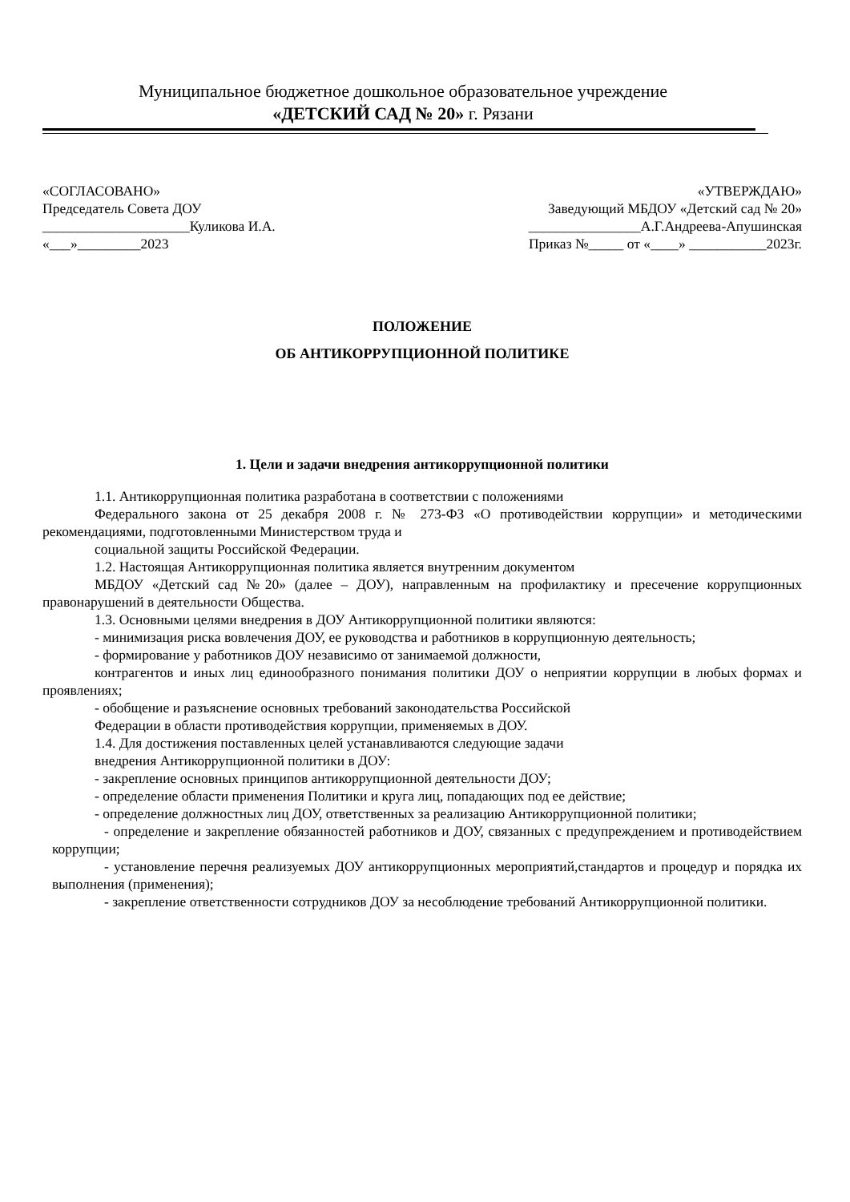Муниципальное бюджетное дошкольное образовательное учреждение
«ДЕТСКИЙ САД № 20» г. Рязани
«СОГЛАСОВАНО»
Председатель Совета ДОУ
_____________________Куликова И.А.
«___»_________2023
«УТВЕРЖДАЮ»
Заведующий МБДОУ «Детский сад № 20»
________________А.Г.Андреева-Апушинская
Приказ №_____ от «____» ___________2023г.
ПОЛОЖЕНИЕ
ОБ АНТИКОРРУПЦИОННОЙ ПОЛИТИКЕ
1. Цели и задачи внедрения антикоррупционной политики
1.1. Антикоррупционная политика разработана в соответствии с положениями
Федерального закона от 25 декабря 2008 г. № 273-ФЗ «О противодействии коррупции» и методическими рекомендациями, подготовленными Министерством труда и
социальной защиты Российской Федерации.
1.2. Настоящая Антикоррупционная политика является внутренним документом
МБДОУ «Детский сад №20» (далее – ДОУ), направленным на профилактику и пресечение коррупционных правонарушений в деятельности Общества.
1.3. Основными целями внедрения в ДОУ Антикоррупционной политики являются:
- минимизация риска вовлечения ДОУ, ее руководства и работников в коррупционную деятельность;
- формирование у работников ДОУ независимо от занимаемой должности,
контрагентов и иных лиц единообразного понимания политики ДОУ о неприятии коррупции в любых формах и проявлениях;
- обобщение и разъяснение основных требований законодательства Российской
Федерации в области противодействия коррупции, применяемых в ДОУ.
1.4. Для достижения поставленных целей устанавливаются следующие задачи
внедрения Антикоррупционной политики в ДОУ:
- закрепление основных принципов антикоррупционной деятельности ДОУ;
- определение области применения Политики и круга лиц, попадающих под ее действие;
- определение должностных лиц ДОУ, ответственных за реализацию Антикоррупционной политики;
- определение и закрепление обязанностей работников и ДОУ, связанных с предупреждением и противодействием коррупции;
- установление перечня реализуемых ДОУ антикоррупционных мероприятий,стандартов и процедур и порядка их выполнения (применения);
- закрепление ответственности сотрудников ДОУ за несоблюдение требований Антикоррупционной политики.